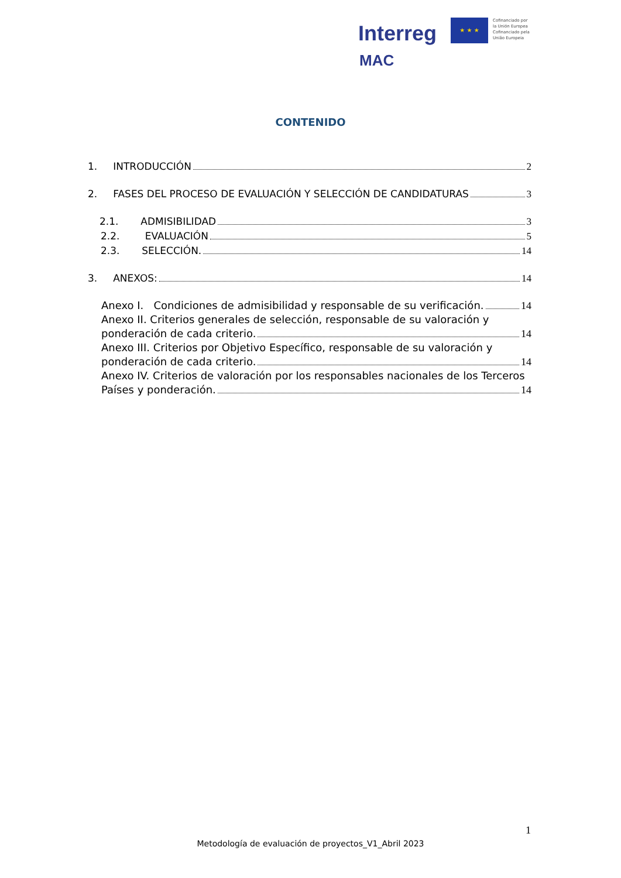Interreg
MAC
★ ★ ★
Cofinanciado por
la Unión Europea
Cofinanciado pela
União Europeia
CONTENIDO
1. INTRODUCCIÓN 2
2. FASES DEL PROCESO DE EVALUACIÓN Y SELECCIÓN DE CANDIDATURAS 3
2.1. ADMISIBILIDAD 3
2.2. EVALUACIÓN 5
2.3. SELECCIÓN. 14
3. ANEXOS: 14
Anexo I. Condiciones de admisibilidad y responsable de su verificación. 14
Anexo II. Criterios generales de selección, responsable de su valoración y
ponderación de cada criterio. 14
Anexo III. Criterios por Objetivo Específico, responsable de su valoración y
ponderación de cada criterio. 14
Anexo IV. Criterios de valoración por los responsables nacionales de los Terceros
Países y ponderación. 14
1
Metodología de evaluación de proyectos_V1_Abril 2023